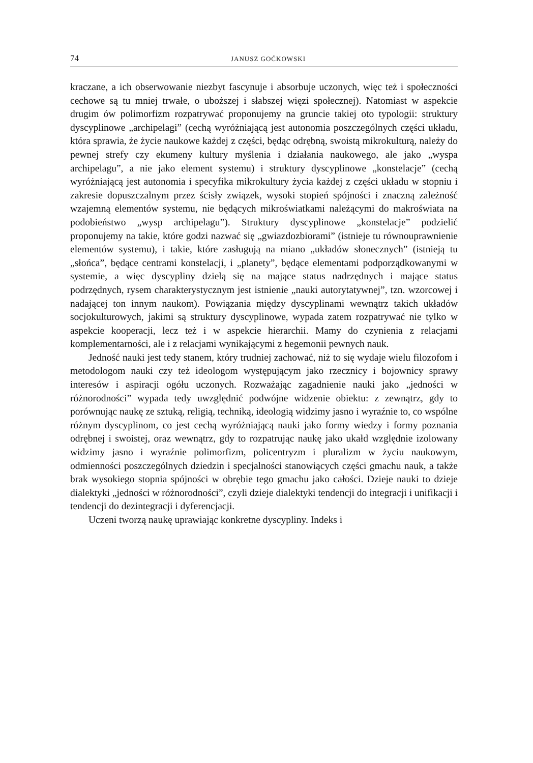74 JANUSZ GOĆKOWSKI
kraczane, a ich obserwowanie niezbyt fascynuje i absorbuje uczonych, więc też i społeczności cechowe są tu mniej trwałe, o uboższej i słabszej więzi społecznej). Natomiast w aspekcie drugim ów polimorfizm rozpatrywać proponujemy na gruncie takiej oto typologii: struktury dyscyplinowe „archipelagi” (cechą wyróżniającą jest autonomia poszczególnych części układu, która sprawia, że życie naukowe każdej z części, będąc odrębną, swoistą mikrokulturą, należy do pewnej strefy czy ekumeny kultury myślenia i działania naukowego, ale jako „wyspa archipelagu”, a nie jako element systemu) i struktury dyscyplinowe „konstelacje” (cechą wyróżniającą jest autonomia i specyfika mikrokultury życia każdej z części układu w stopniu i zakresie dopuszczalnym przez ścisły związek, wysoki stopień spójności i znaczną zależność wzajemną elementów systemu, nie będących mikroświatkami należącymi do makroświata na podobieństwo „wysp archipelagu”). Struktury dyscyplinowe „konstelacje” podzielić proponujemy na takie, które godzi nazwać się „gwiazdozbiorami” (istnieje tu równouprawnienie elementów systemu), i takie, które zasługują na miano „układów słonecznych” (istnieją tu „słońca”, będące centrami konstelacji, i „planety”, będące elementami podporządkowanymi w systemie, a więc dyscypliny dzielą się na mające status nadrzędnych i mające status podrzędnych, rysem charakterystycznym jest istnienie „nauki autorytatywnej”, tzn. wzorcowej i nadającej ton innym naukom). Powiązania między dyscyplinami wewnątrz takich układów socjokulturowych, jakimi są struktury dyscyplinowe, wypada zatem rozpatrywać nie tylko w aspekcie kooperacji, lecz też i w aspekcie hierarchii. Mamy do czynienia z relacjami komplementarności, ale i z relacjami wynikającymi z hegemonii pewnych nauk.
Jedność nauki jest tedy stanem, który trudniej zachować, niż to się wydaje wielu filozofom i metodologom nauki czy też ideologom występującym jako rzecznicy i bojownicy sprawy interesów i aspiracji ogółu uczonych. Rozważając zagadnienie nauki jako „jedności w różnorodności” wypada tedy uwzględnić podwójne widzenie obiektu: z zewnątrz, gdy to porównując naukę ze sztuką, religią, techniką, ideologią widzimy jasno i wyraźnie to, co wspólne różnym dyscyplinom, co jest cechą wyróżniającą nauki jako formy wiedzy i formy poznania odrębnej i swoistej, oraz wewnątrz, gdy to rozpatrując naukę jako ukałd względnie izolowany widzimy jasno i wyraźnie polimorfizm, policentryzm i pluralizm w życiu naukowym, odmienności poszczególnych dziedzin i specjalności stanowiących części gmachu nauk, a także brak wysokiego stopnia spójności w obrębie tego gmachu jako całości. Dzieje nauki to dzieje dialektyki „jedności w różnorodności”, czyli dzieje dialektyki tendencji do integracji i unifikacji i tendencji do dezintegracji i dyferencjacji.
Uczeni tworzą naukę uprawiając konkretne dyscypliny. Indeks i